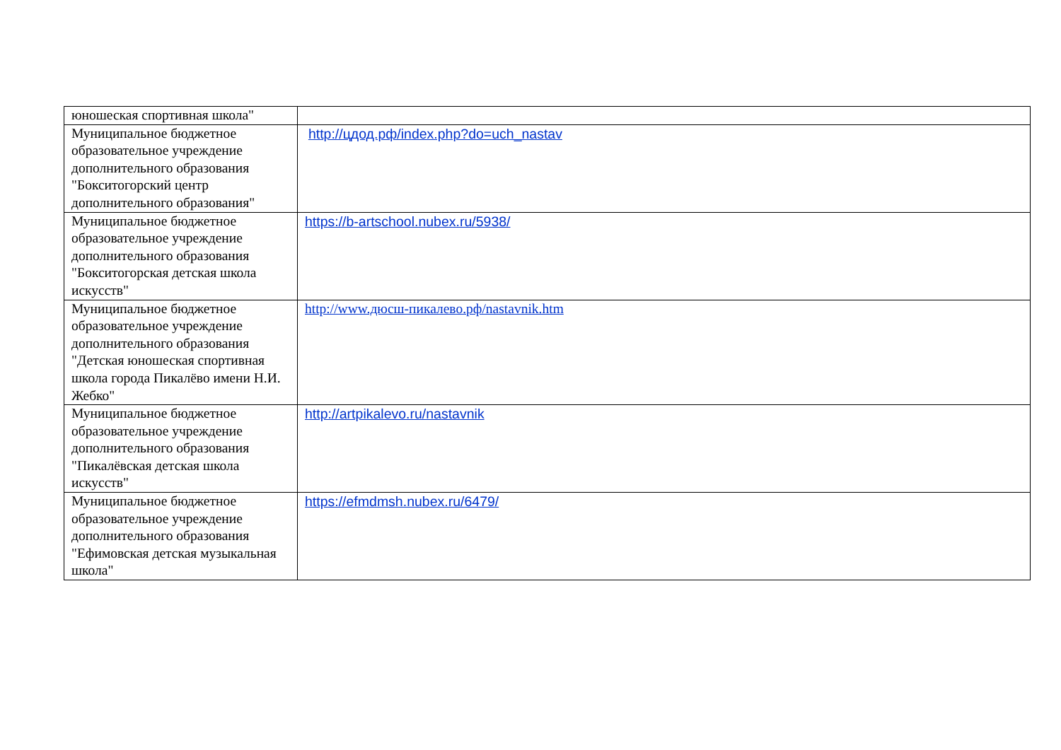| юношеская спортивная школа" | |
| Муниципальное бюджетное образовательное учреждение дополнительного образования "Бокситогорский центр дополнительного образования" | http://цдод.рф/index.php?do=uch_nastav |
| Муниципальное бюджетное образовательное учреждение дополнительного образования "Бокситогорская детская школа искусств" | https://b-artschool.nubex.ru/5938/ |
| Муниципальное бюджетное образовательное учреждение дополнительного образования "Детская юношеская спортивная школа города Пикалёво имени Н.И. Жебко" | http://www.дюсш-пикалево.рф/nastavnik.htm |
| Муниципальное бюджетное образовательное учреждение дополнительного образования "Пикалёвская детская школа искусств" | http://artpikalevo.ru/nastavnik |
| Муниципальное бюджетное образовательное учреждение дополнительного образования "Ефимовская детская музыкальная школа" | https://efmdmsh.nubex.ru/6479/ |